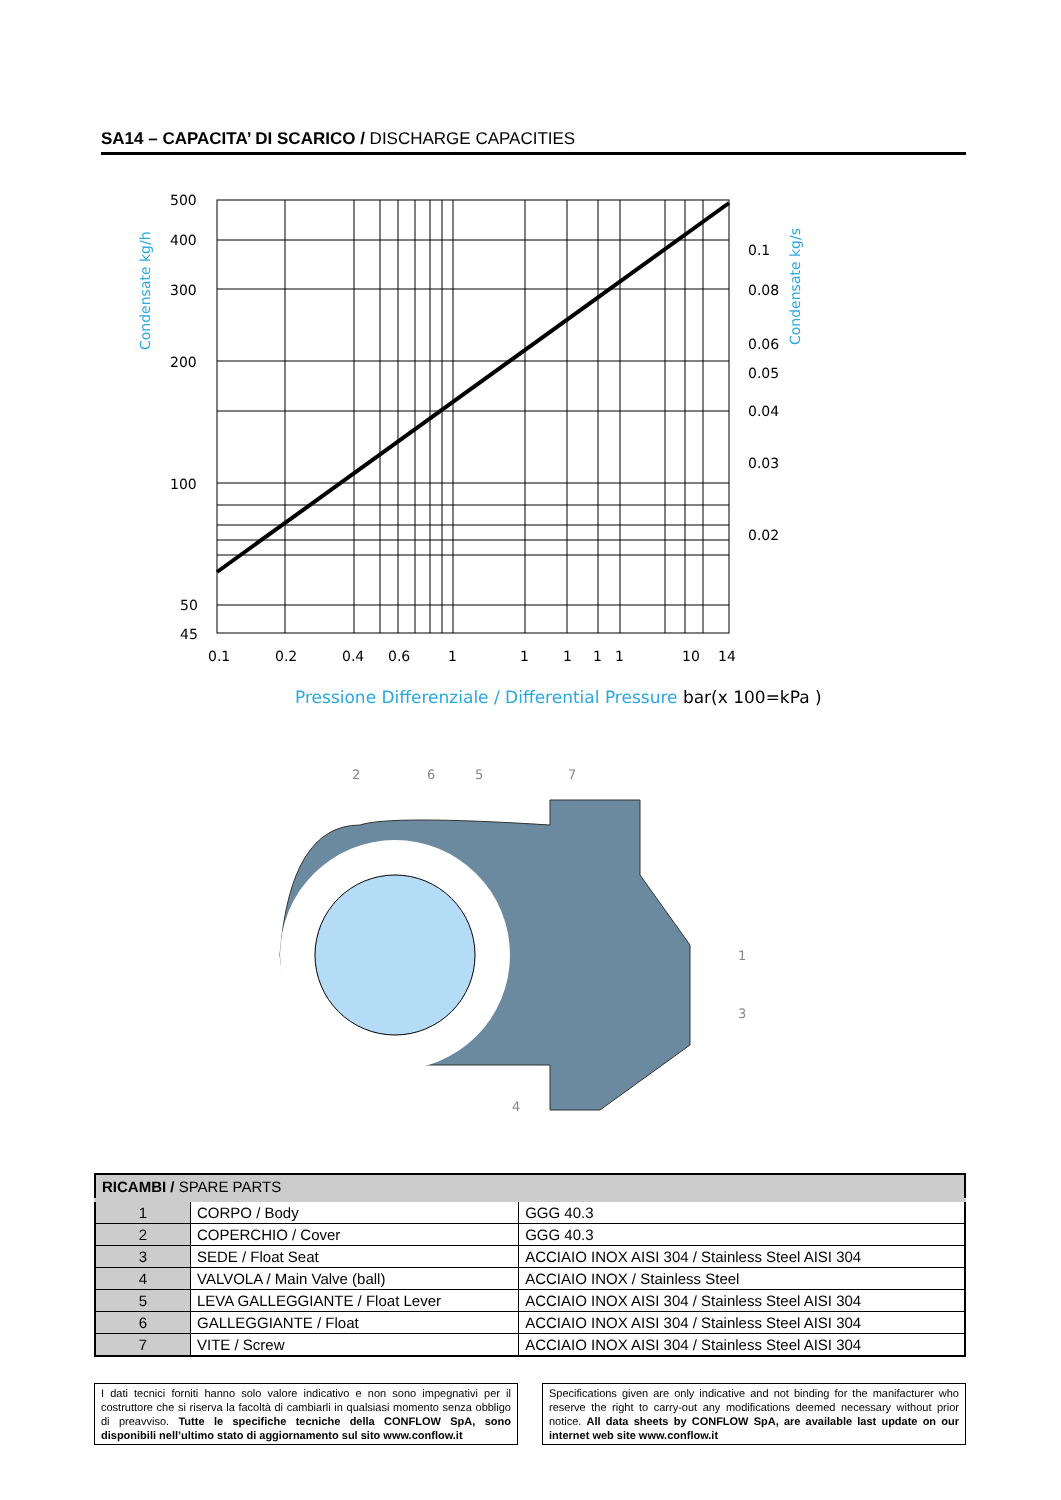SA14 – CAPACITA’ DI SCARICO / DISCHARGE CAPACITIES
500
400
300
200
100
50
45
0.1
0.08
0.06
0.05
0.04
0.03
0.02
0.1
0.2
0.4
0.6
1
1
1
1
1
10
14
Condensate kg/h
Condensate kg/s
Pressione Differenziale / Differential Pressure bar(x 100=kPa )
2
6
5
7
1
3
4
| RICAMBI / SPARE PARTS | | |
| --- | --- | --- |
| 1 | CORPO / Body | GGG 40.3 |
| 2 | COPERCHIO / Cover | GGG 40.3 |
| 3 | SEDE / Float Seat | ACCIAIO INOX AISI 304 / Stainless Steel AISI 304 |
| 4 | VALVOLA / Main Valve (ball) | ACCIAIO INOX / Stainless Steel |
| 5 | LEVA GALLEGGIANTE / Float Lever | ACCIAIO INOX AISI 304 / Stainless Steel AISI 304 |
| 6 | GALLEGGIANTE / Float | ACCIAIO INOX AISI 304 / Stainless Steel AISI 304 |
| 7 | VITE / Screw | ACCIAIO INOX AISI 304 / Stainless Steel AISI 304 |
I dati tecnici forniti hanno solo valore indicativo e non sono impegnativi per il costruttore che si riserva la facoltà di cambiarli in qualsiasi momento senza obbligo di preavviso. Tutte le specifiche tecniche della CONFLOW SpA, sono disponibili nell’ultimo stato di aggiornamento sul sito www.conflow.it
Specifications given are only indicative and not binding for the manifacturer who reserve the right to carry-out any modifications deemed necessary without prior notice. All data sheets by CONFLOW SpA, are available last update on our internet web site www.conflow.it